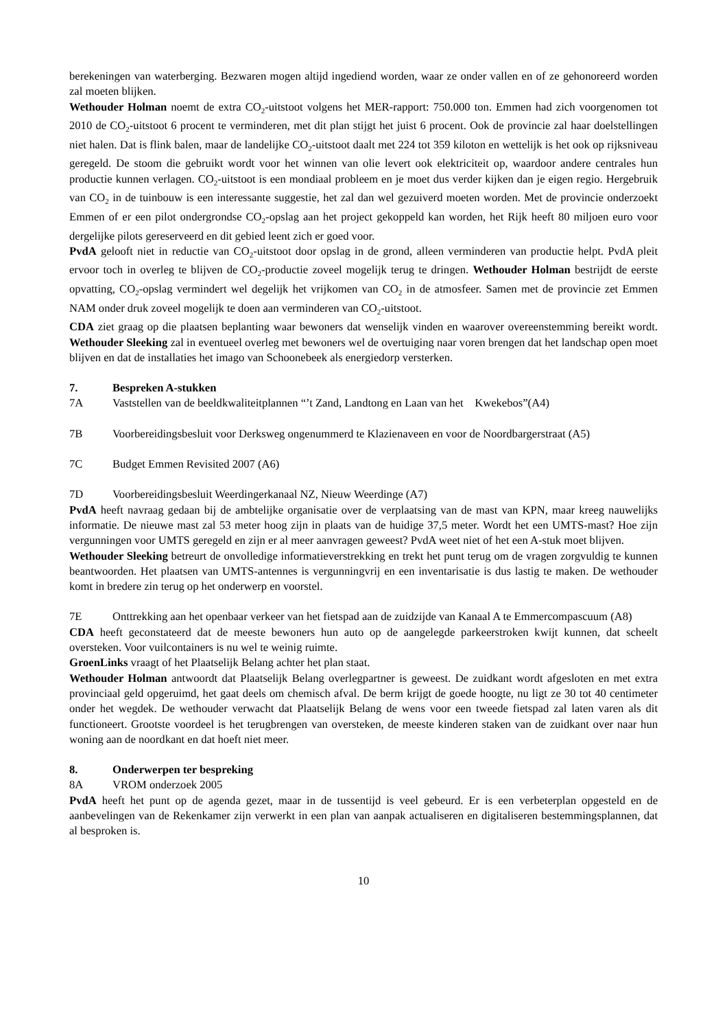berekeningen van waterberging. Bezwaren mogen altijd ingediend worden, waar ze onder vallen en of ze gehonoreerd worden zal moeten blijken.
Wethouder Holman noemt de extra CO<sub>2</sub>-uitstoot volgens het MER-rapport: 750.000 ton. Emmen had zich voorgenomen tot 2010 de CO<sub>2</sub>-uitstoot 6 procent te verminderen, met dit plan stijgt het juist 6 procent. Ook de provincie zal haar doelstellingen niet halen. Dat is flink balen, maar de landelijke CO<sub>2</sub>-uitstoot daalt met 224 tot 359 kiloton en wettelijk is het ook op rijksniveau geregeld. De stoom die gebruikt wordt voor het winnen van olie levert ook elektriciteit op, waardoor andere centrales hun productie kunnen verlagen. CO<sub>2</sub>-uitstoot is een mondiaal probleem en je moet dus verder kijken dan je eigen regio. Hergebruik van CO<sub>2</sub> in de tuinbouw is een interessante suggestie, het zal dan wel gezuiverd moeten worden. Met de provincie onderzoekt Emmen of er een pilot ondergrondse CO<sub>2</sub>-opslag aan het project gekoppeld kan worden, het Rijk heeft 80 miljoen euro voor dergelijke pilots gereserveerd en dit gebied leent zich er goed voor.
PvdA gelooft niet in reductie van CO<sub>2</sub>-uitstoot door opslag in de grond, alleen verminderen van productie helpt. PvdA pleit ervoor toch in overleg te blijven de CO<sub>2</sub>-productie zoveel mogelijk terug te dringen. Wethouder Holman bestrijdt de eerste opvatting, CO<sub>2</sub>-opslag vermindert wel degelijk het vrijkomen van CO<sub>2</sub> in de atmosfeer. Samen met de provincie zet Emmen NAM onder druk zoveel mogelijk te doen aan verminderen van CO<sub>2</sub>-uitstoot.
CDA ziet graag op die plaatsen beplanting waar bewoners dat wenselijk vinden en waarover overeenstemming bereikt wordt. Wethouder Sleeking zal in eventueel overleg met bewoners wel de overtuiging naar voren brengen dat het landschap open moet blijven en dat de installaties het imago van Schoonebeek als energiedorp versterken.
7. Bespreken A-stukken
7A Vaststellen van de beeldkwaliteitplannen “’t Zand, Landtong en Laan van het Kwekebos”(A4)
7B Voorbereidingsbesluit voor Derksweg ongenummerd te Klazienaveen en voor de Noordbargerstraat (A5)
7C Budget Emmen Revisited 2007 (A6)
7D Voorbereidingsbesluit Weerdingerkanaal NZ, Nieuw Weerdinge (A7)
PvdA heeft navraag gedaan bij de ambtelijke organisatie over de verplaatsing van de mast van KPN, maar kreeg nauwelijks informatie. De nieuwe mast zal 53 meter hoog zijn in plaats van de huidige 37,5 meter. Wordt het een UMTS-mast? Hoe zijn vergunningen voor UMTS geregeld en zijn er al meer aanvragen geweest? PvdA weet niet of het een A-stuk moet blijven.
Wethouder Sleeking betreurt de onvolledige informatieverstrekking en trekt het punt terug om de vragen zorgvuldig te kunnen beantwoorden. Het plaatsen van UMTS-antennes is vergunningvrij en een inventarisatie is dus lastig te maken. De wethouder komt in bredere zin terug op het onderwerp en voorstel.
7E Onttrekking aan het openbaar verkeer van het fietspad aan de zuidzijde van Kanaal A te Emmercompascuum (A8)
CDA heeft geconstateerd dat de meeste bewoners hun auto op de aangelegde parkeerstroken kwijt kunnen, dat scheelt oversteken. Voor vuilcontainers is nu wel te weinig ruimte.
GroenLinks vraagt of het Plaatselijk Belang achter het plan staat.
Wethouder Holman antwoordt dat Plaatselijk Belang overlegpartner is geweest. De zuidkant wordt afgesloten en met extra provinciaal geld opgeruimd, het gaat deels om chemisch afval. De berm krijgt de goede hoogte, nu ligt ze 30 tot 40 centimeter onder het wegdek. De wethouder verwacht dat Plaatselijk Belang de wens voor een tweede fietspad zal laten varen als dit functioneert. Grootste voordeel is het terugbrengen van oversteken, de meeste kinderen staken van de zuidkant over naar hun woning aan de noordkant en dat hoeft niet meer.
8. Onderwerpen ter bespreking
8A VROM onderzoek 2005
PvdA heeft het punt op de agenda gezet, maar in de tussentijd is veel gebeurd. Er is een verbeterplan opgesteld en de aanbevelingen van de Rekenkamer zijn verwerkt in een plan van aanpak actualiseren en digitaliseren bestemmingsplannen, dat al besproken is.
10